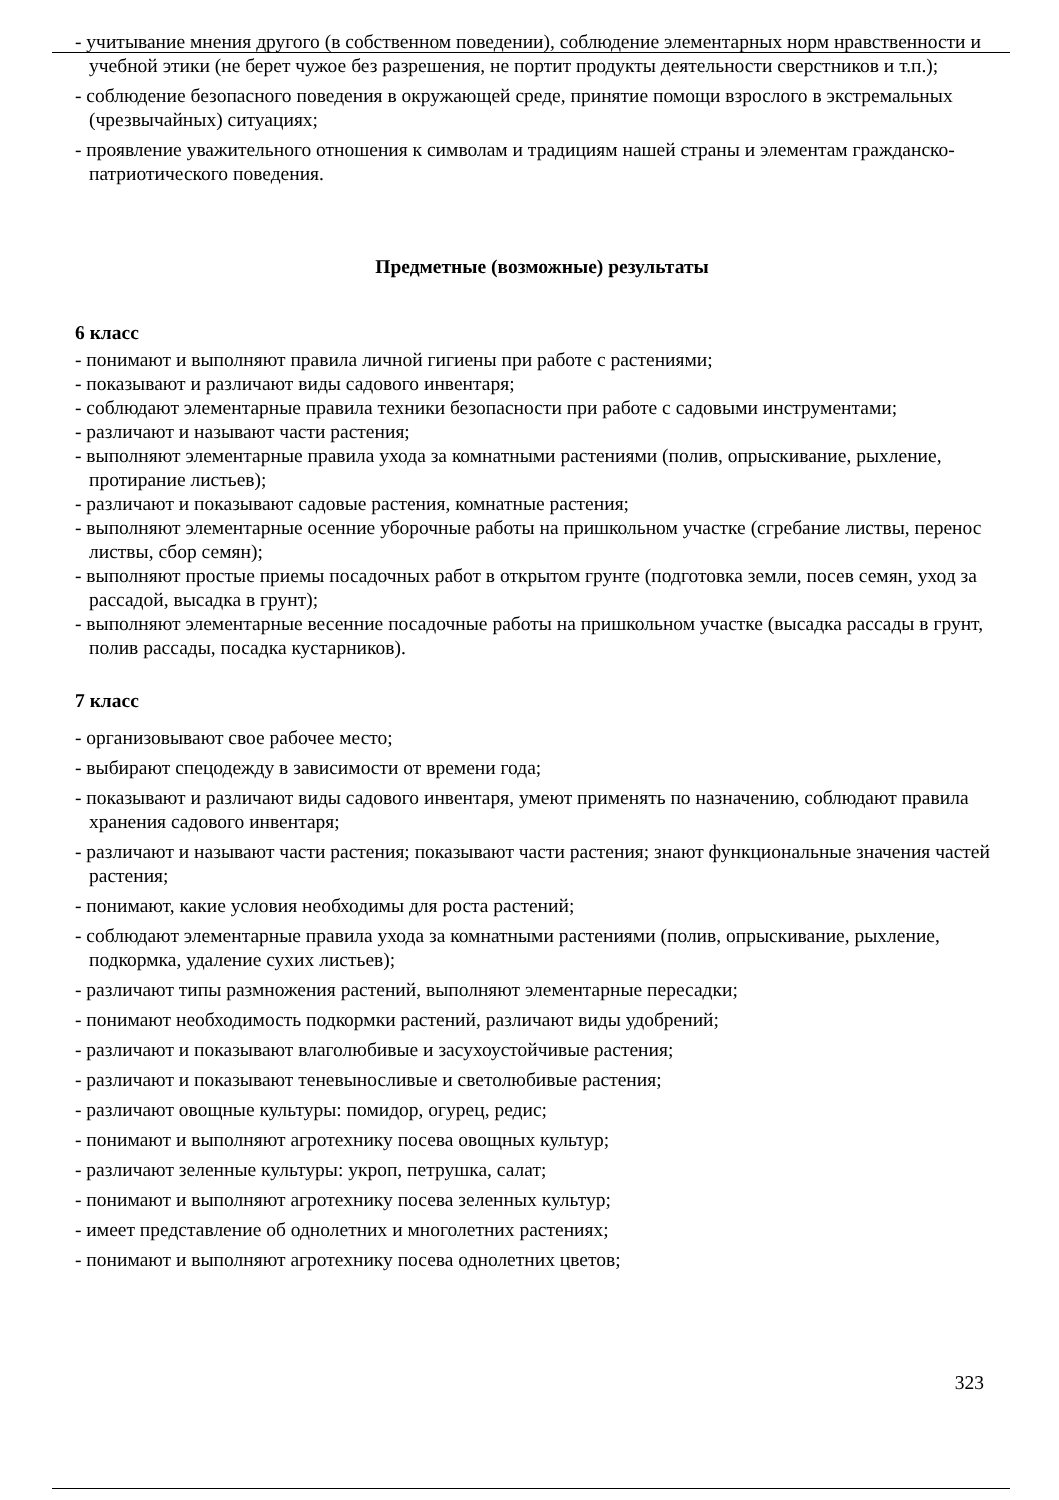- учитывание мнения другого (в собственном поведении), соблюдение элементарных норм нравственности и учебной этики (не берет чужое без разрешения, не портит продукты деятельности сверстников и т.п.);
- соблюдение безопасного поведения в окружающей среде, принятие помощи взрослого в экстремальных (чрезвычайных) ситуациях;
- проявление уважительного отношения к символам и традициям нашей страны и элементам гражданско-патриотического поведения.
Предметные (возможные) результаты
6 класс
- понимают и выполняют правила личной гигиены при работе с растениями;
- показывают и различают виды садового инвентаря;
- соблюдают элементарные правила техники безопасности при работе с садовыми инструментами;
- различают и называют части растения;
- выполняют элементарные правила ухода за комнатными растениями (полив, опрыскивание, рыхление, протирание листьев);
- различают и показывают садовые растения, комнатные растения;
- выполняют элементарные осенние уборочные работы на пришкольном участке (сгребание листвы, перенос листвы, сбор семян);
- выполняют простые приемы посадочных работ в открытом грунте (подготовка земли, посев семян, уход за рассадой, высадка в грунт);
- выполняют элементарные весенние посадочные работы на пришкольном участке (высадка рассады в грунт, полив рассады, посадка кустарников).
7 класс
- организовывают свое рабочее место;
- выбирают спецодежду в зависимости от времени года;
- показывают и различают виды садового инвентаря, умеют применять по назначению, соблюдают правила хранения садового инвентаря;
- различают и называют части растения; показывают части растения; знают функциональные значения частей растения;
- понимают, какие условия необходимы для роста растений;
- соблюдают элементарные правила ухода за комнатными растениями (полив, опрыскивание, рыхление, подкормка, удаление сухих листьев);
- различают типы размножения растений, выполняют элементарные пересадки;
- понимают необходимость подкормки растений, различают виды удобрений;
- различают и показывают влаголюбивые и засухоустойчивые растения;
- различают и показывают теневыносливые и светолюбивые растения;
- различают овощные культуры: помидор, огурец, редис;
- понимают и выполняют агротехнику посева овощных культур;
- различают зеленные культуры: укроп, петрушка, салат;
- понимают и выполняют агротехнику посева зеленных культур;
- имеет представление об однолетних и многолетних растениях;
- понимают и выполняют агротехнику посева однолетних цветов;
323